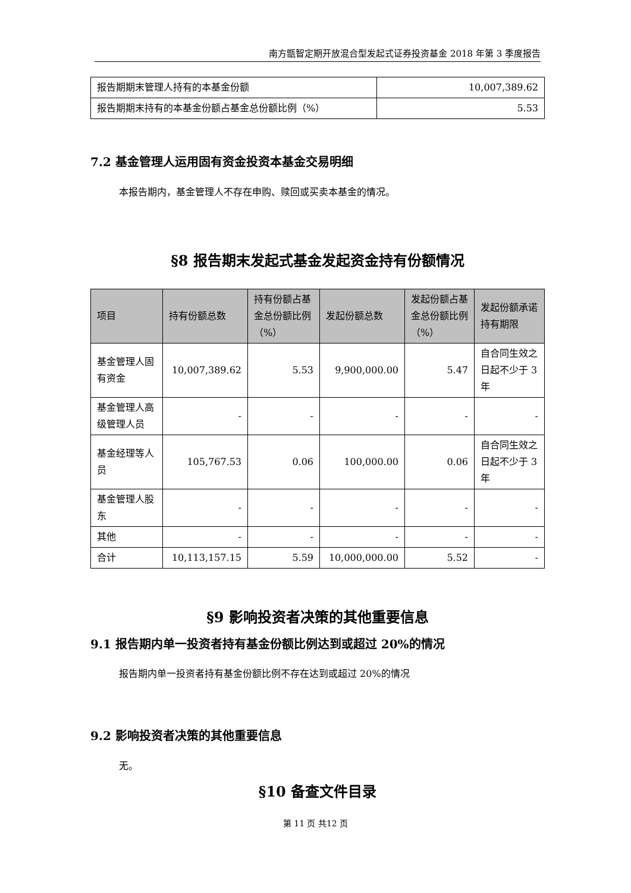南方甑智定期开放混合型发起式证券投资基金 2018 年第 3 季度报告
| 报告期期末管理人持有的本基金份额 | 10,007,389.62 |
| 报告期期末持有的本基金份额占基金总份额比例（%） | 5.53 |
7.2 基金管理人运用固有资金投资本基金交易明细
本报告期内，基金管理人不存在申购、赎回或买卖本基金的情况。
§8 报告期末发起式基金发起资金持有份额情况
| 项目 | 持有份额总数 | 持有份额占基金总份额比例（%） | 发起份额总数 | 发起份额占基金总份额比例（%） | 发起份额承诺持有期限 |
| --- | --- | --- | --- | --- | --- |
| 基金管理人固有资金 | 10,007,389.62 | 5.53 | 9,900,000.00 | 5.47 | 自合同生效之日起不少于 3 年 |
| 基金管理人高级管理人员 | - | - | - | - | - |
| 基金经理等人员 | 105,767.53 | 0.06 | 100,000.00 | 0.06 | 自合同生效之日起不少于 3 年 |
| 基金管理人股东 | - | - | - | - | - |
| 其他 | - | - | - | - | - |
| 合计 | 10,113,157.15 | 5.59 | 10,000,000.00 | 5.52 | - |
§9 影响投资者决策的其他重要信息
9.1 报告期内单一投资者持有基金份额比例达到或超过 20%的情况
报告期内单一投资者持有基金份额比例不存在达到或超过 20%的情况
9.2 影响投资者决策的其他重要信息
无。
§10 备查文件目录
第 11 页 共12 页